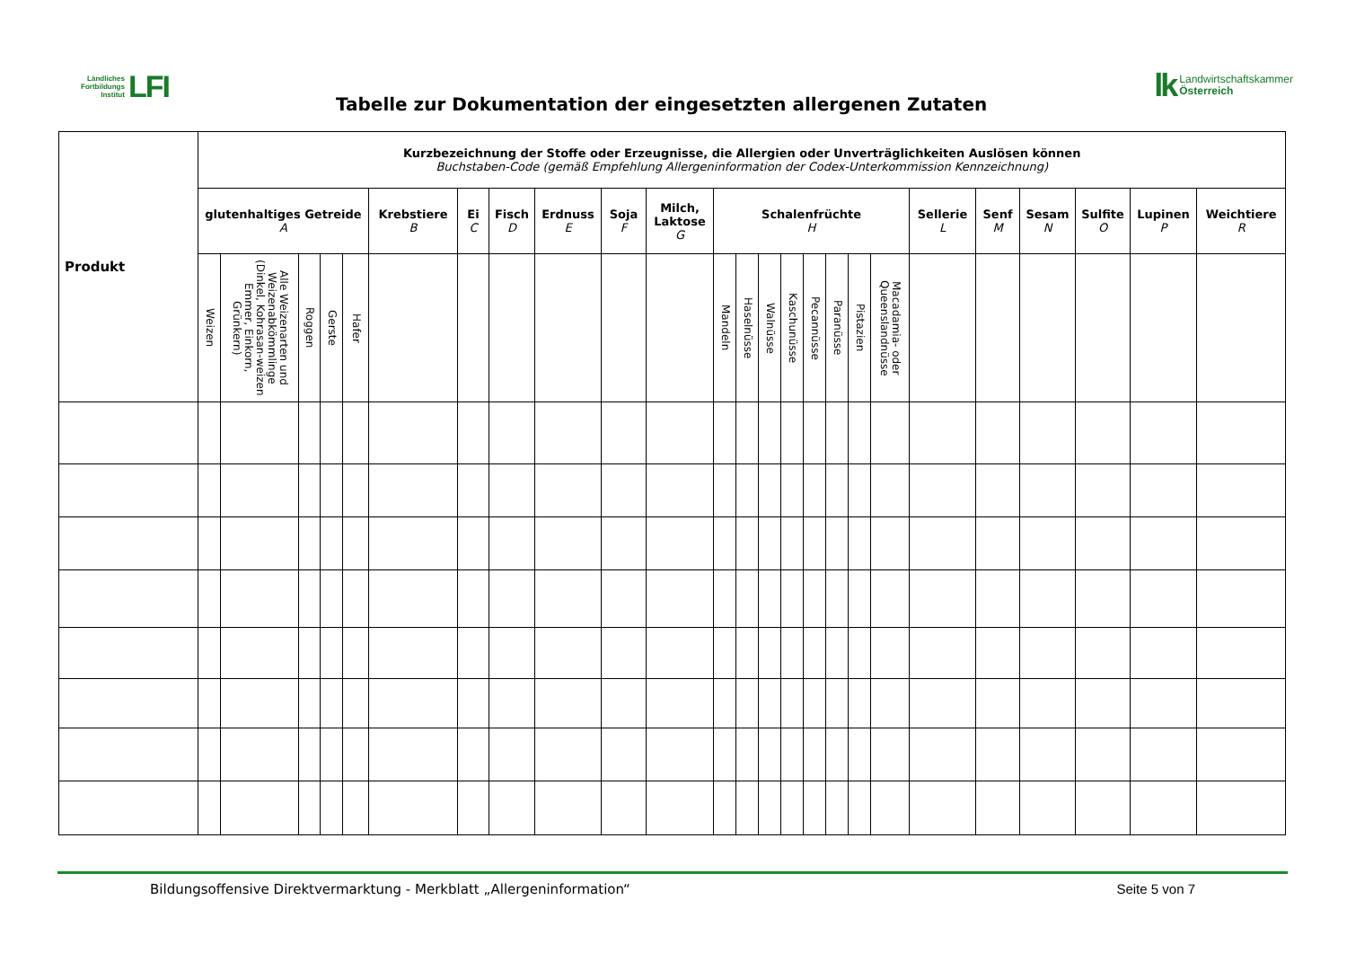Ländliches
Fortbildungs
Institut
LFI
Tabelle zur Dokumentation der eingesetzten allergenen Zutaten
lk
Landwirtschaftskammer
Österreich
| Produkt | Kurzbezeichnung der Stoffe oder Erzeugnisse, die Allergien oder Unverträglichkeiten Auslösen können Buchstaben-Code (gemäß Empfehlung Allergeninformation der Codex-Unterkommission Kennzeichnung) | | | | | | | | | | | | | | | | | | | | | | | | |
| --- | --- | --- | --- | --- | --- | --- | --- | --- | --- | --- | --- | --- | --- | --- | --- | --- | --- | --- | --- | --- | --- | --- | --- | --- | --- |
| | glutenhaltiges Getreide A | | | | | Krebstiere B | Ei C | Fisch D | Erdnuss E | Soja F | Milch, Laktose G | Schalenfrüchte H | | | | | | | | Sellerie L | Senf M | Sesam N | Sulfite O | Lupinen P | Weichtiere R |
| | Weizen | Alle Weizenarten und Weizenabkömmlinge (Dinkel, Kohrasan-weizen Emmer, Einkorn, Grünkern) | Roggen | Gerste | Hafer | | | | | | | Mandeln | Haselnüsse | Walnüsse | Kaschunüsse | Pecannüsse | Paranüsse | Pistazien | Macadamia- oder Queenslandnüsse | | | | | | |
Bildungsoffensive Direktvermarktung - Merkblatt „Allergeninformation“Seite 5 von 7